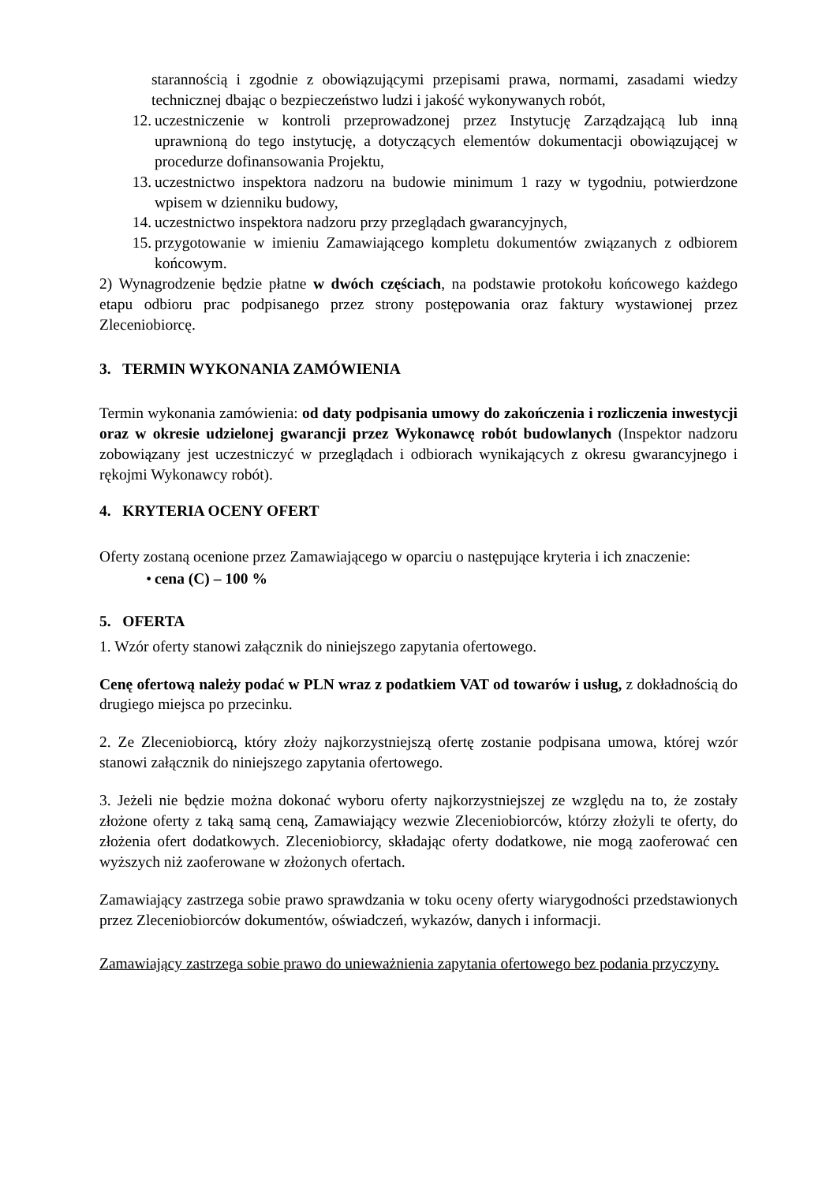starannością i zgodnie z obowiązującymi przepisami prawa, normami, zasadami wiedzy technicznej dbając o bezpieczeństwo ludzi i jakość wykonywanych robót,
12. uczestniczenie w kontroli przeprowadzonej przez Instytucję Zarządzającą lub inną uprawnioną do tego instytucję, a dotyczących elementów dokumentacji obowiązującej w procedurze dofinansowania Projektu,
13. uczestnictwo inspektora nadzoru na budowie minimum 1 razy w tygodniu, potwierdzone wpisem w dzienniku budowy,
14. uczestnictwo inspektora nadzoru przy przeglądach gwarancyjnych,
15. przygotowanie w imieniu Zamawiającego kompletu dokumentów związanych z odbiorem końcowym.
2) Wynagrodzenie będzie płatne w dwóch częściach, na podstawie protokołu końcowego każdego etapu odbioru prac podpisanego przez strony postępowania oraz faktury wystawionej przez Zleceniobiorcę.
3. TERMIN WYKONANIA ZAMÓWIENIA
Termin wykonania zamówienia: od daty podpisania umowy do zakończenia i rozliczenia inwestycji oraz w okresie udzielonej gwarancji przez Wykonawcę robót budowlanych (Inspektor nadzoru zobowiązany jest uczestniczyć w przeglądach i odbiorach wynikających z okresu gwarancyjnego i rękojmi Wykonawcy robót).
4. KRYTERIA OCENY OFERT
Oferty zostaną ocenione przez Zamawiającego w oparciu o następujące kryteria i ich znaczenie:
• cena (C) – 100 %
5. OFERTA
1. Wzór oferty stanowi załącznik do niniejszego zapytania ofertowego.
Cenę ofertową należy podać w PLN wraz z podatkiem VAT od towarów i usług, z dokładnością do drugiego miejsca po przecinku.
2. Ze Zleceniobiorcą, który złoży najkorzystniejszą ofertę zostanie podpisana umowa, której wzór stanowi załącznik do niniejszego zapytania ofertowego.
3. Jeżeli nie będzie można dokonać wyboru oferty najkorzystniejszej ze względu na to, że zostały złożone oferty z taką samą ceną, Zamawiający wezwie Zleceniobiorców, którzy złożyli te oferty, do złożenia ofert dodatkowych. Zleceniobiorcy, składając oferty dodatkowe, nie mogą zaoferować cen wyższych niż zaoferowane w złożonych ofertach.
Zamawiający zastrzega sobie prawo sprawdzania w toku oceny oferty wiarygodności przedstawionych przez Zleceniobiorców dokumentów, oświadczeń, wykazów, danych i informacji.
Zamawiający zastrzega sobie prawo do unieważnienia zapytania ofertowego bez podania przyczyny.